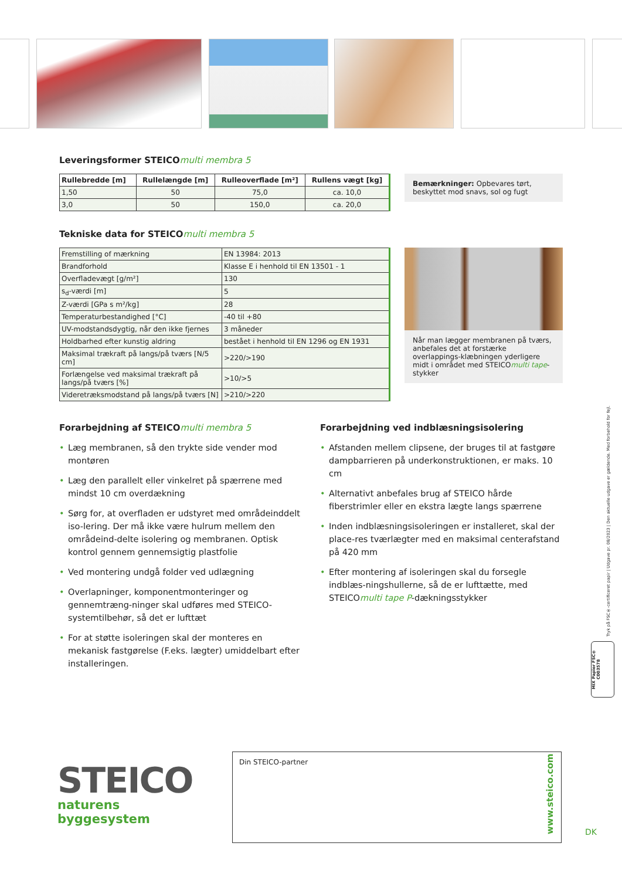Leveringsformer STEICOmulti membra 5
| Rullebredde [m] | Rullelængde [m] | Rulleoverflade [m²] | Rullens vægt [kg] |
| --- | --- | --- | --- |
| 1,50 | 50 | 75,0 | ca. 10,0 |
| 3,0 | 50 | 150,0 | ca. 20,0 |
Bemærkninger: Opbevares tørt, beskyttet mod snavs, sol og fugt
Tekniske data for STEICOmulti membra 5
| Fremstilling of mærkning | EN 13984: 2013 |
| Brandforhold | Klasse E i henhold til EN 13501 - 1 |
| Overfladevægt [g/m²] | 130 |
| s<sub>d</sub>-værdi [m] | 5 |
| Z-værdi [GPa s m²/kg] | 28 |
| Temperaturbestandighed [°C] | -40 til +80 |
| UV-modstandsdygtig, når den ikke fjernes | 3 måneder |
| Holdbarhed efter kunstig aldring | bestået i henhold til EN 1296 og EN 1931 |
| Maksimal trækraft på langs/på tværs [N/5 cm] | >220/>190 |
| Forlængelse ved maksimal trækraft på langs/på tværs [%] | >10/>5 |
| Videretræksmodstand på langs/på tværs [N] | >210/>220 |
Når man lægger membranen på tværs, anbefales det at forstærke overlappings-klæbningen yderligere midt i området med STEICOmulti tape-stykker
Forarbejdning af STEICOmulti membra 5
• Læg membranen, så den trykte side vender mod montøren
• Læg den parallelt eller vinkelret på spærrene med mindst 10 cm overdækning
• Sørg for, at overfladen er udstyret med områdeinddelt iso-lering. Der må ikke være hulrum mellem den områdeind-delte isolering og membranen. Optisk kontrol gennem gennemsigtig plastfolie
• Ved montering undgå folder ved udlægning
• Overlapninger, komponentmonteringer og gennemtræng-ninger skal udføres med STEICO-systemtilbehør, så det er lufttæt
• For at støtte isoleringen skal der monteres en mekanisk fastgørelse (F.eks. lægter) umiddelbart efter installeringen.
Forarbejdning ved indblæsningsisolering
• Afstanden mellem clipsene, der bruges til at fastgøre dampbarrieren på underkonstruktionen, er maks. 10 cm
• Alternativt anbefales brug af STEICO hårde fiberstrimler eller en ekstra lægte langs spærrene
• Inden indblæsningsisoleringen er installeret, skal der place-res tværlægter med en maksimal centerafstand på 420 mm
• Efter montering af isoleringen skal du forsegle indblæs-ningshullerne, så de er lufttætte, med STEICOmulti tape P-dækningsstykker
Tryk på FSC®-certificeret papir | Udgave pr. 08/2023 | Den aktuelle udgave er gældende. Med forbehold for fejl.
MIX Papier FSC® C003578
STEICO
naturens byggesystem
Din STEICO-partner
www.steico.com
DK